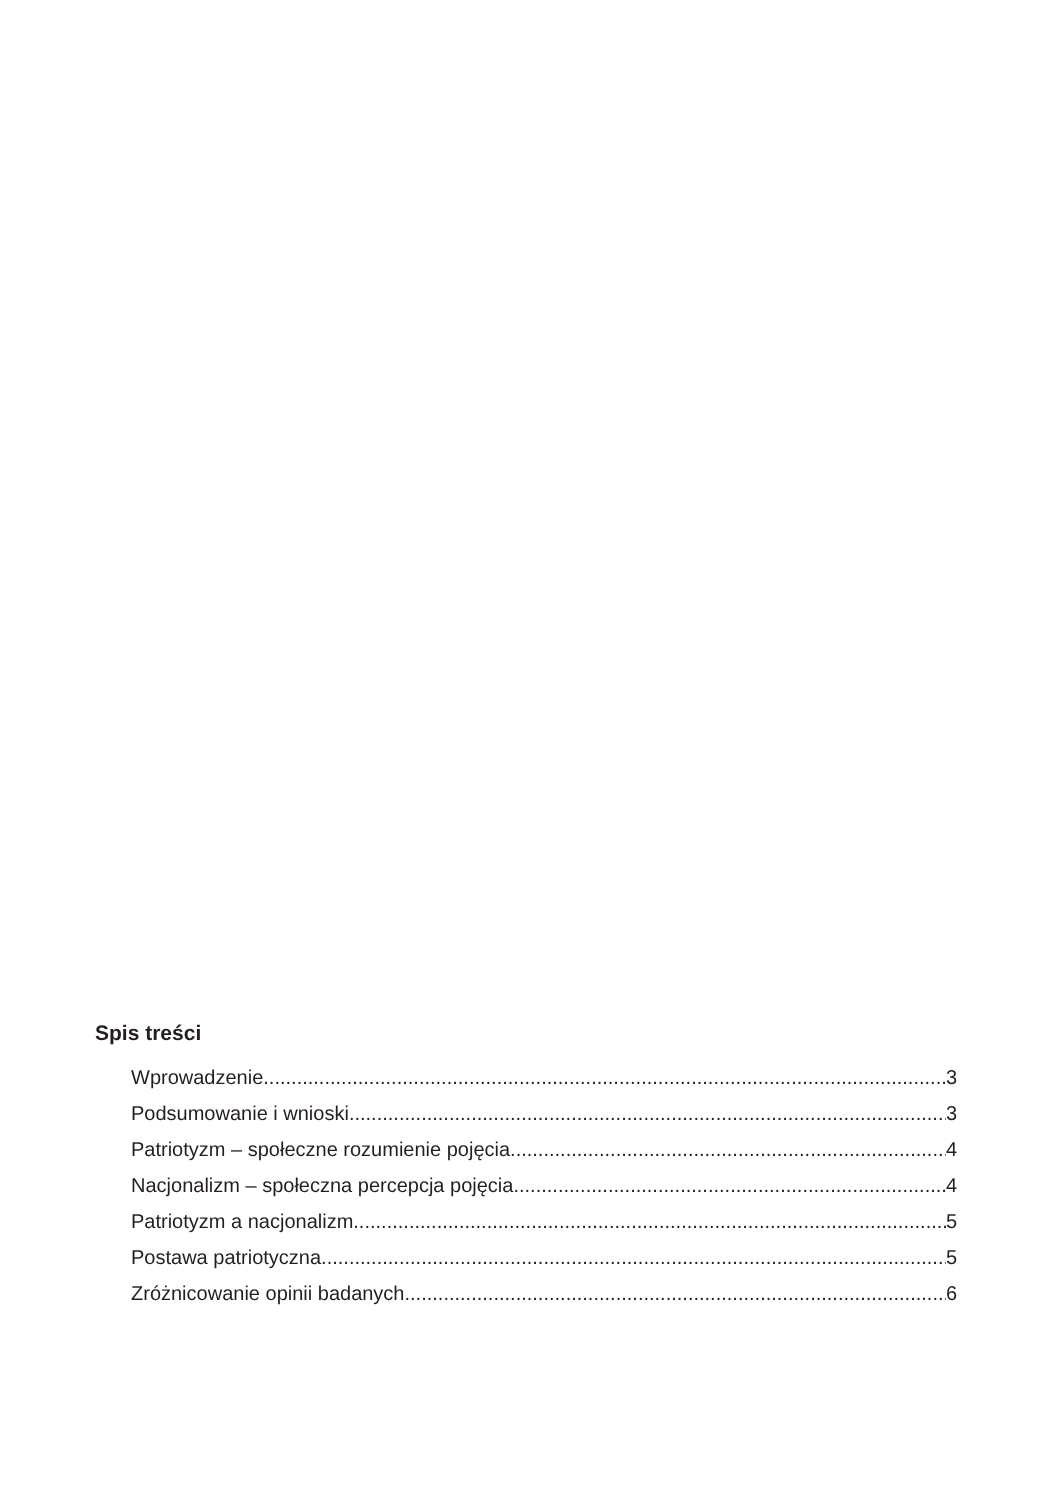Spis treści
Wprowadzenie 3
Podsumowanie i wnioski 3
Patriotyzm – społeczne rozumienie pojęcia 4
Nacjonalizm – społeczna percepcja pojęcia 4
Patriotyzm a nacjonalizm 5
Postawa patriotyczna 5
Zróżnicowanie opinii badanych 6